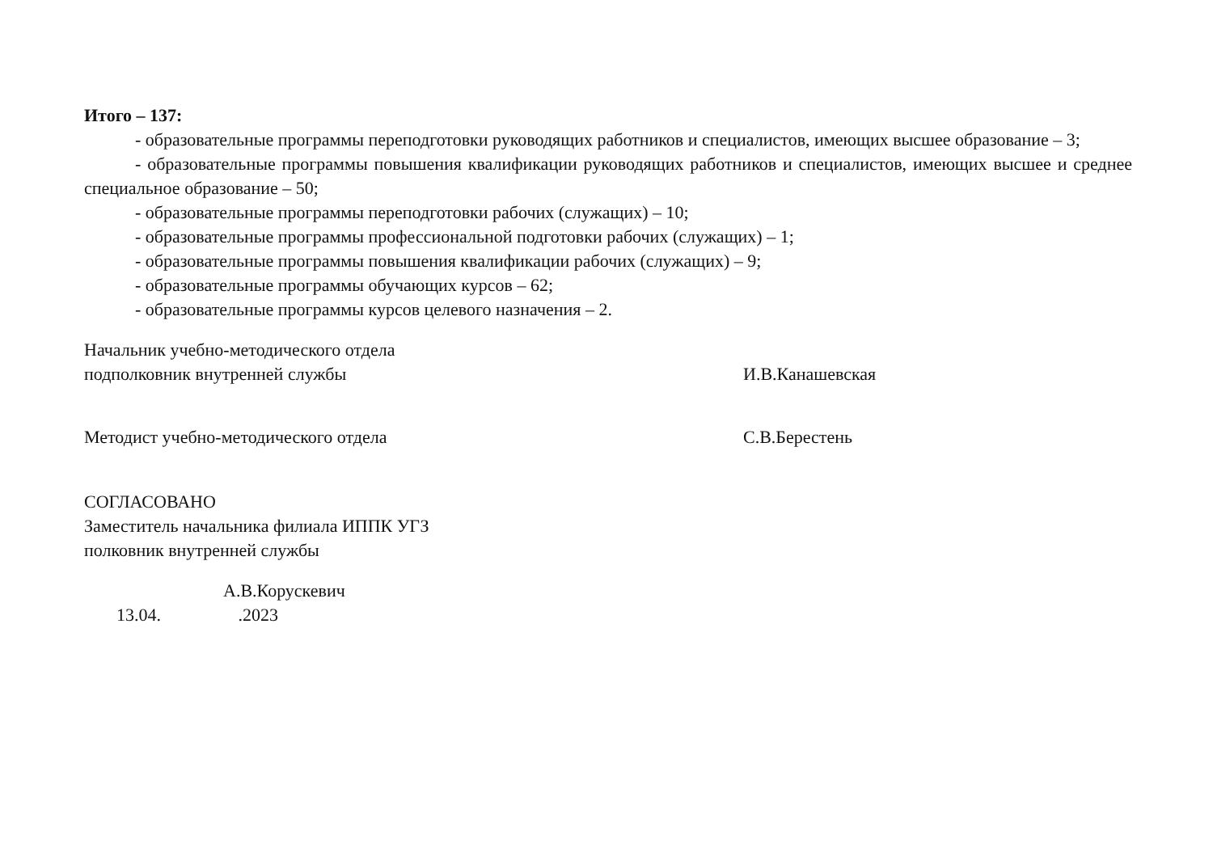Итого – 137:
- образовательные программы переподготовки руководящих работников и специалистов, имеющих высшее образование – 3;
- образовательные программы повышения квалификации руководящих работников и специалистов, имеющих высшее и среднее специальное образование – 50;
- образовательные программы переподготовки рабочих (служащих) – 10;
- образовательные программы профессиональной подготовки рабочих (служащих) – 1;
- образовательные программы повышения квалификации рабочих (служащих) – 9;
- образовательные программы обучающих курсов – 62;
- образовательные программы курсов целевого назначения – 2.
Начальник учебно-методического отдела
подполковник внутренней службы
И.В.Канашевская
Методист учебно-методического отдела С.В.Берестень
СОГЛАСОВАНО
Заместитель начальника филиала ИППК УГЗ
полковник внутренней службы
А.В.Корускевич
13.04. .2023